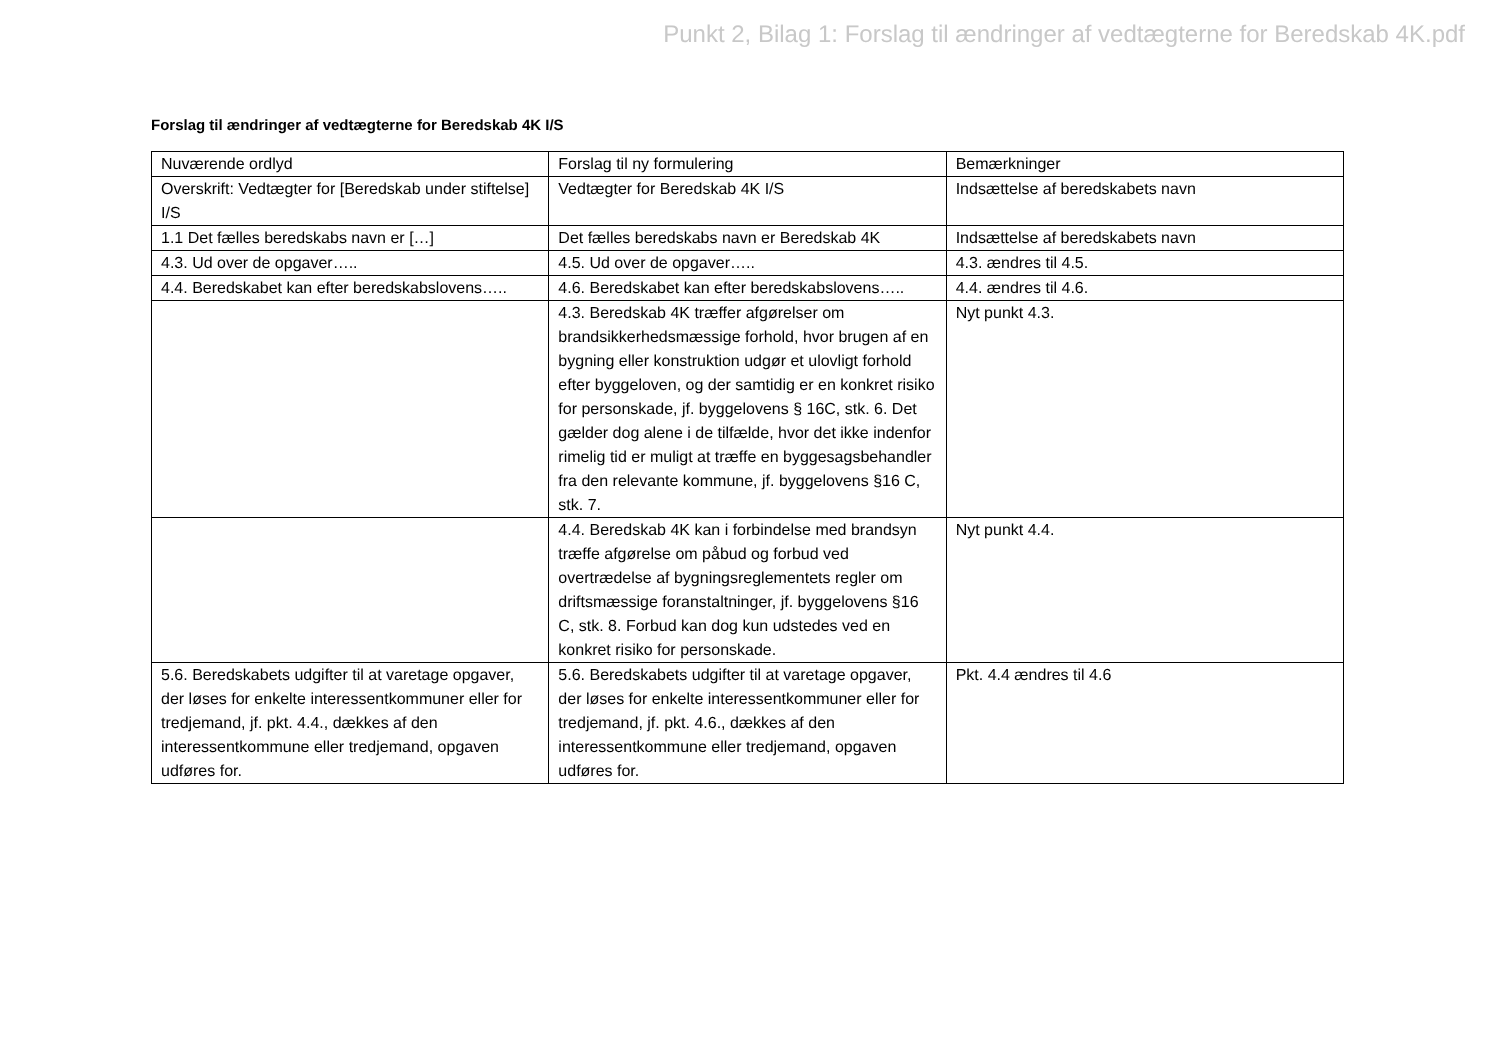Punkt 2, Bilag 1: Forslag til ændringer af vedtægterne for Beredskab 4K.pdf
Forslag til ændringer af vedtægterne for Beredskab 4K I/S
| Nuværende ordlyd | Forslag til ny formulering | Bemærkninger |
| Overskrift: Vedtægter for [Beredskab under stiftelse] I/S | Vedtægter for Beredskab 4K I/S | Indsættelse af beredskabets navn |
| 1.1 Det fælles beredskabs navn er […] | Det fælles beredskabs navn er Beredskab 4K | Indsættelse af beredskabets navn |
| 4.3. Ud over de opgaver….. | 4.5. Ud over de opgaver….. | 4.3. ændres til 4.5. |
| 4.4. Beredskabet kan efter beredskabslovens….. | 4.6. Beredskabet kan efter beredskabslovens….. | 4.4. ændres til 4.6. |
| | 4.3. Beredskab 4K træffer afgørelser om brandsikkerhedsmæssige forhold, hvor brugen af en bygning eller konstruktion udgør et ulovligt forhold efter byggeloven, og der samtidig er en konkret risiko for personskade, jf. byggelovens § 16C, stk. 6. Det gælder dog alene i de tilfælde, hvor det ikke indenfor rimelig tid er muligt at træffe en byggesagsbehandler fra den relevante kommune, jf. byggelovens §16 C, stk. 7. | Nyt punkt 4.3. |
| | 4.4. Beredskab 4K kan i forbindelse med brandsyn træffe afgørelse om påbud og forbud ved overtrædelse af bygningsreglementets regler om driftsmæssige foranstaltninger, jf. byggelovens §16 C, stk. 8. Forbud kan dog kun udstedes ved en konkret risiko for personskade. | Nyt punkt 4.4. |
| 5.6. Beredskabets udgifter til at varetage opgaver, der løses for enkelte interessentkommuner eller for tredjemand, jf. pkt. 4.4., dækkes af den interessentkommune eller tredjemand, opgaven udføres for. | 5.6. Beredskabets udgifter til at varetage opgaver, der løses for enkelte interessentkommuner eller for tredjemand, jf. pkt. 4.6., dækkes af den interessentkommune eller tredjemand, opgaven udføres for. | Pkt. 4.4 ændres til 4.6 |